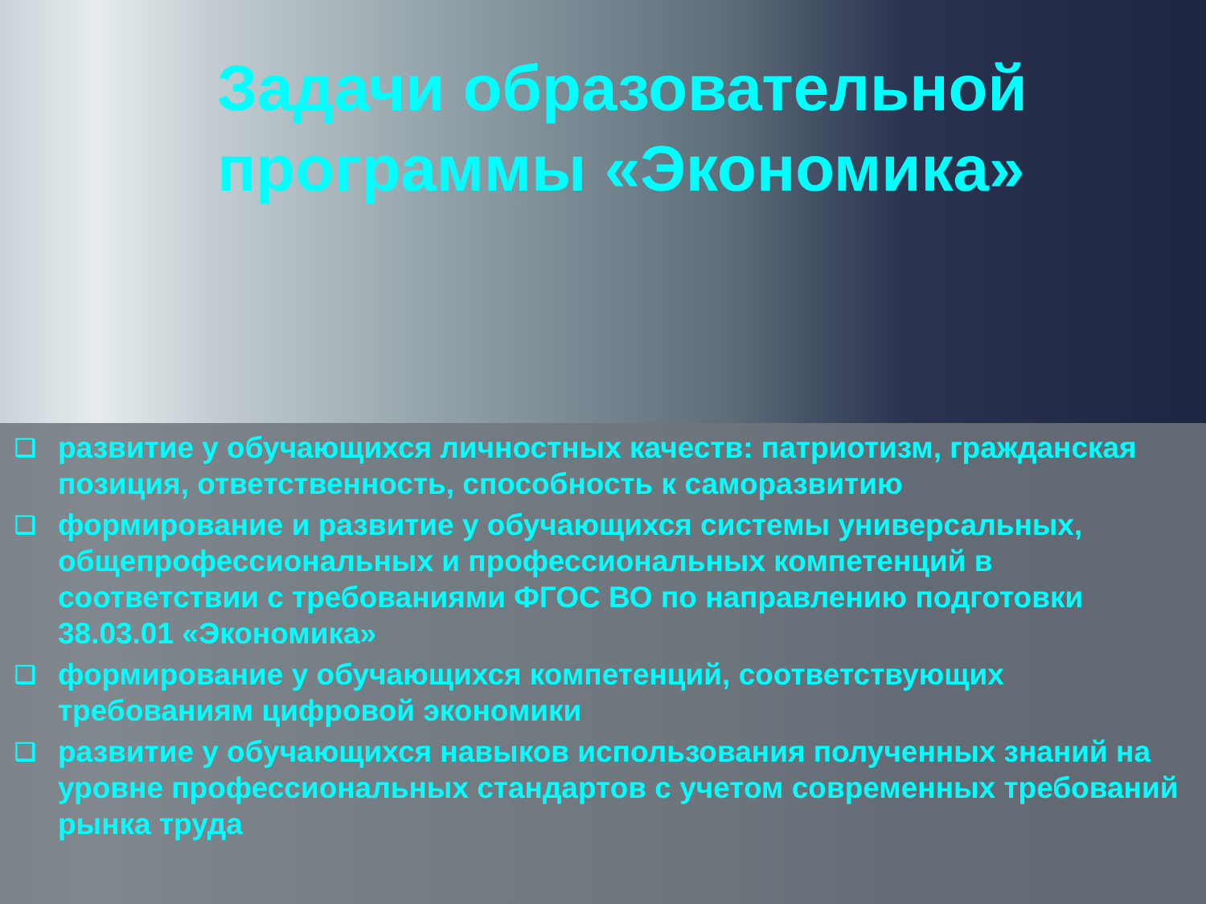Задачи образовательной программы «Экономика»
❑ развитие у обучающихся личностных качеств: патриотизм, гражданская позиция, ответственность, способность к саморазвитию
❑ формирование и развитие у обучающихся системы универсальных, общепрофессиональных и профессиональных компетенций в соответствии с требованиями ФГОС ВО по направлению подготовки 38.03.01 «Экономика»
❑ формирование у обучающихся компетенций, соответствующих требованиям цифровой экономики
❑ развитие у обучающихся навыков использования полученных знаний на уровне профессиональных стандартов с учетом современных требований рынка труда